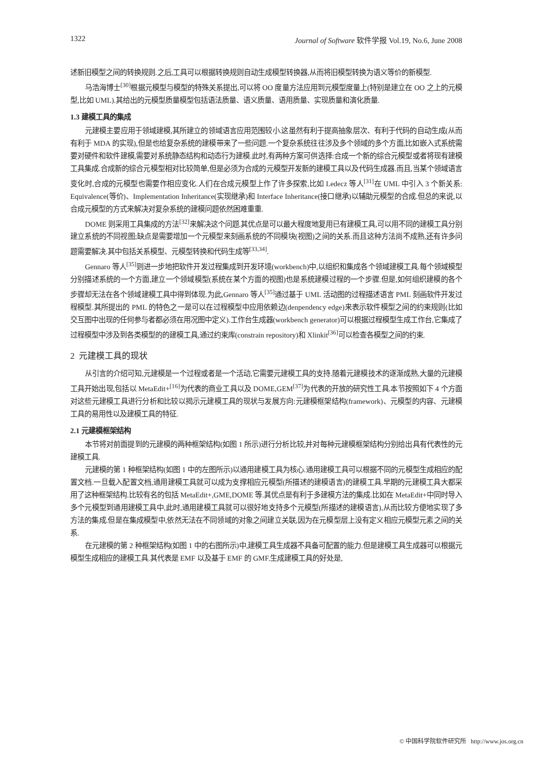1322 Journal of Software 软件学报 Vol.19, No.6, June 2008
述新旧模型之间的转换规则.之后,工具可以根据转换规则自动生成模型转换器,从而将旧模型转换为语义等价的新模型.
马浩海博士<sup>[30]</sup>根据元模型与模型的特殊关系提出,可以将 OO 度量方法应用到元模型度量上(特别是建立在 OO 之上的元模型,比如 UML).其给出的元模型质量模型包括语法质量、语义质量、语用质量、实现质量和演化质量.
1.3 建模工具的集成
元建模主要应用于领域建模,其所建立的领域语言应用范围较小.这虽然有利于提高抽象层次、有利于代码的自动生成(从而有利于 MDA 的实现),但是也给复杂系统的建模带来了一些问题.一个复杂系统往往涉及多个领域的多个方面,比如嵌入式系统需要对硬件和软件建模,需要对系统静态结构和动态行为建模.此时,有两种方案可供选择:合成一个新的综合元模型或者将现有建模工具集成.合成新的综合元模型相对比较简单,但是必须为合成的元模型开发新的建模工具以及代码生成器.而且,当某个领域语言变化时,合成的元模型也需要作相应变化.人们在合成元模型上作了许多探索,比如 Ledecz 等人<sup>[31]</sup>在 UML 中引入 3 个新关系: Equivalence(等价)、Implementation Inheritance(实现继承)和 Interface Inheritance(接口继承)以辅助元模型的合成.但总的来说,以合成元模型的方式来解决对复杂系统的建模问题依然困难重重.
DOME 则采用工具集成的方法<sup>[32]</sup>来解决这个问题.其优点是可以最大程度地复用已有建模工具,可以用不同的建模工具分别建立系统的不同视图;缺点是需要增加一个元模型来刻画系统的不同模块(视图)之间的关系.而且这种方法尚不成熟,还有许多问题需要解决.其中包括关系模型、元模型转换和代码生成等<sup>[33,34]</sup>.
Gennaro 等人<sup>[35]</sup>则进一步地把软件开发过程集成到开发环境(workbench)中,以组织和集成各个领域建模工具.每个领域模型分别描述系统的一个方面,建立一个领域模型(系统在某个方面的视图)也是系统建模过程的一个步骤.但是,如何组织建模的各个步骤却无法在各个领域建模工具中得到体现.为此,Gennaro 等人<sup>[35]</sup>通过基于 UML 活动图的过程描述语言 PML 刻画软件开发过程模型.其所提出的 PML 的特色之一是可以在过程模型中应用依赖边(denpendency edge)来表示软件模型之间的约束规则(比如交互图中出现的任何参与者都必须在用况图中定义).工作台生成器(workbench generator)可以根据过程模型生成工作台,它集成了过程模型中涉及到各类模型的的建模工具,通过约束库(constrain repository)和 Xlinkit<sup>[36]</sup>可以检查各模型之间的约束.
2 元建模工具的现状
从引言的介绍可知,元建模是一个过程或者是一个活动,它需要元建模工具的支持.随着元建模技术的逐渐成熟,大量的元建模工具开始出现,包括以 MetaEdit+<sup>[16]</sup>为代表的商业工具以及 DOME,GEM<sup>[37]</sup>为代表的开放的研究性工具.本节按照如下 4 个方面对这些元建模工具进行分析和比较以揭示元建模工具的现状与发展方向:元建模框架结构(framework)、元模型的内容、元建模工具的易用性以及建模工具的特征.
2.1 元建模框架结构
本节将对前面提到的元建模的两种框架结构(如图 1 所示)进行分析比较,并对每种元建模框架结构分别给出具有代表性的元建模工具.
元建模的第 1 种框架结构(如图 1 中的左图所示)以通用建模工具为核心.通用建模工具可以根据不同的元模型生成相应的配置文档.一旦载入配置文档,通用建模工具就可以成为支撑相应元模型(所描述的建模语言)的建模工具.早期的元建模工具大都采用了这种框架结构.比较有名的包括 MetaEdit+,GME,DOME 等.其优点是有利于多建模方法的集成.比如在 MetaEdit+中同时导入多个元模型到通用建模工具中,此时,通用建模工具就可以很好地支持多个元模型(所描述的建模语言),从而比较方便地实现了多方法的集成.但是在集成模型中,依然无法在不同领域的对象之间建立关联,因为在元模型层上没有定义相应元模型元素之间的关系.
在元建模的第 2 种框架结构(如图 1 中的右图所示)中,建模工具生成器不具备可配置的能力.但是建模工具生成器可以根据元模型生成相应的建模工具.其代表是 EMF 以及基于 EMF 的 GMF.生成建模工具的好处是,
© 中国科学院软件研究所 http://www.jos.org.cn